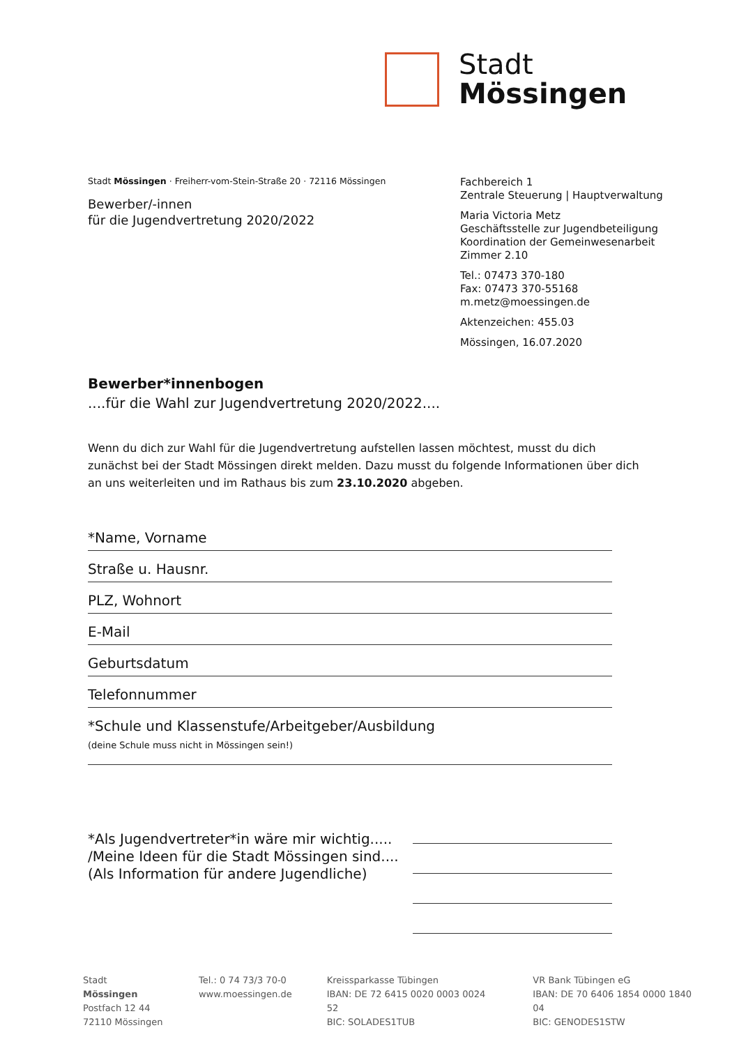Stadt
Mössingen
Stadt Mössingen · Freiherr-vom-Stein-Straße 20 · 72116 Mössingen
Bewerber/-innen
für die Jugendvertretung 2020/2022
Fachbereich 1
Zentrale Steuerung | Hauptverwaltung
Maria Victoria Metz
Geschäftsstelle zur Jugendbeteiligung
Koordination der Gemeinwesenarbeit
Zimmer 2.10
Tel.: 07473 370-180
Fax: 07473 370-55168
m.metz@moessingen.de
Aktenzeichen: 455.03
Mössingen, 16.07.2020
Bewerber*innenbogen
....für die Wahl zur Jugendvertretung 2020/2022....
Wenn du dich zur Wahl für die Jugendvertretung aufstellen lassen möchtest, musst du dich zunächst bei der Stadt Mössingen direkt melden. Dazu musst du folgende Informationen über dich an uns weiterleiten und im Rathaus bis zum 23.10.2020 abgeben.
*Name, Vorname
Straße u. Hausnr.
PLZ, Wohnort
E-Mail
Geburtsdatum
Telefonnummer
*Schule und Klassenstufe/Arbeitgeber/Ausbildung
(deine Schule muss nicht in Mössingen sein!)
*Als Jugendvertreter*in wäre mir wichtig.....
/Meine Ideen für die Stadt Mössingen sind....
(Als Information für andere Jugendliche)
Stadt Mössingen
Postfach 12 44
72110 Mössingen
Tel.: 0 74 73/3 70-0
www.moessingen.de
Kreissparkasse Tübingen
IBAN: DE 72 6415 0020 0003 0024 52
BIC: SOLADES1TUB
VR Bank Tübingen eG
IBAN: DE 70 6406 1854 0000 1840 04
BIC: GENODES1STW